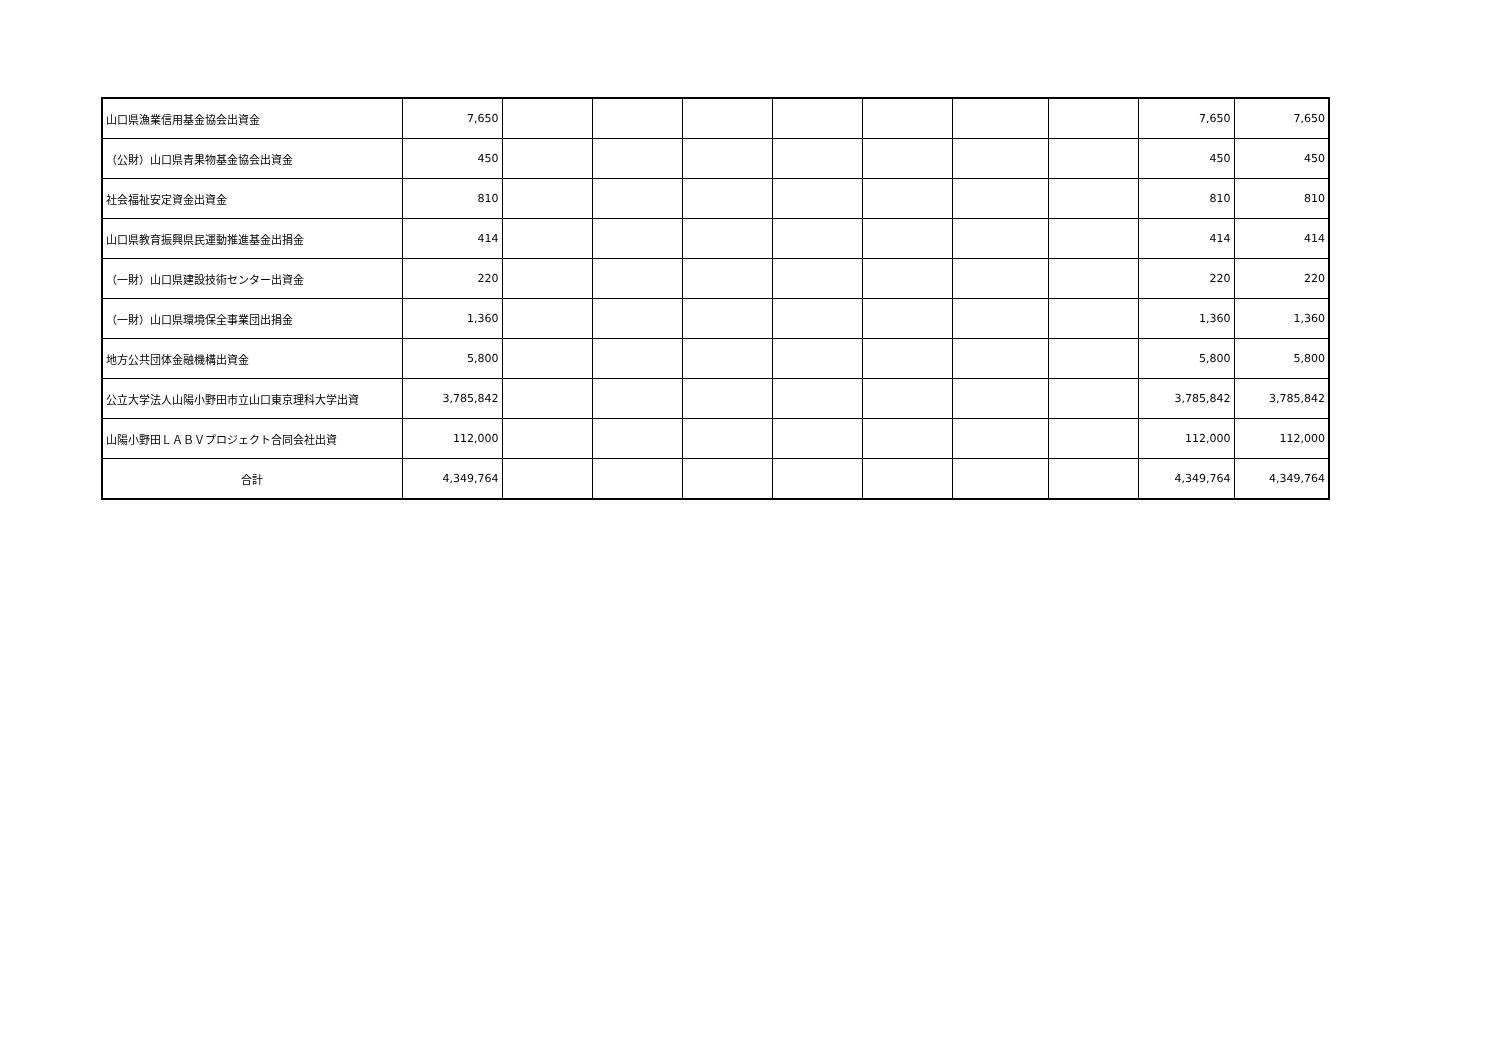| 山口県漁業信用基金協会出資金 | 7,650 | | | | | | | | 7,650 | 7,650 |
| （公財）山口県青果物基金協会出資金 | 450 | | | | | | | | 450 | 450 |
| 社会福祉安定資金出資金 | 810 | | | | | | | | 810 | 810 |
| 山口県教育振興県民運動推進基金出捐金 | 414 | | | | | | | | 414 | 414 |
| （一財）山口県建設技術センター出資金 | 220 | | | | | | | | 220 | 220 |
| （一財）山口県環境保全事業団出捐金 | 1,360 | | | | | | | | 1,360 | 1,360 |
| 地方公共団体金融機構出資金 | 5,800 | | | | | | | | 5,800 | 5,800 |
| 公立大学法人山陽小野田市立山口東京理科大学出資 | 3,785,842 | | | | | | | | 3,785,842 | 3,785,842 |
| 山陽小野田ＬＡＢＶプロジェクト合同会社出資 | 112,000 | | | | | | | | 112,000 | 112,000 |
| 合計 | 4,349,764 | | | | | | | | 4,349,764 | 4,349,764 |